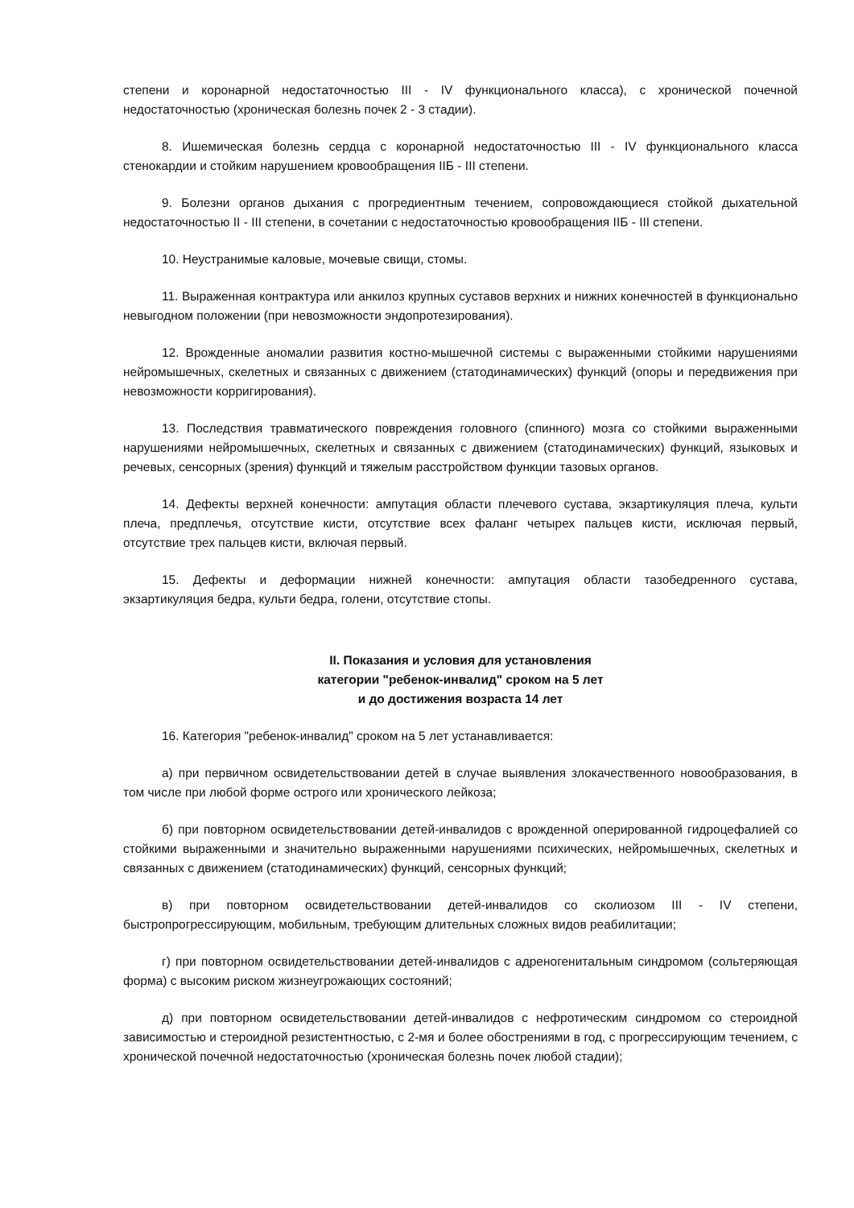степени и коронарной недостаточностью III - IV функционального класса), с хронической почечной недостаточностью (хроническая болезнь почек 2 - 3 стадии).
8. Ишемическая болезнь сердца с коронарной недостаточностью III - IV функционального класса стенокардии и стойким нарушением кровообращения IIБ - III степени.
9. Болезни органов дыхания с прогредиентным течением, сопровождающиеся стойкой дыхательной недостаточностью II - III степени, в сочетании с недостаточностью кровообращения IIБ - III степени.
10. Неустранимые каловые, мочевые свищи, стомы.
11. Выраженная контрактура или анкилоз крупных суставов верхних и нижних конечностей в функционально невыгодном положении (при невозможности эндопротезирования).
12. Врожденные аномалии развития костно-мышечной системы с выраженными стойкими нарушениями нейромышечных, скелетных и связанных с движением (статодинамических) функций (опоры и передвижения при невозможности корригирования).
13. Последствия травматического повреждения головного (спинного) мозга со стойкими выраженными нарушениями нейромышечных, скелетных и связанных с движением (статодинамических) функций, языковых и речевых, сенсорных (зрения) функций и тяжелым расстройством функции тазовых органов.
14. Дефекты верхней конечности: ампутация области плечевого сустава, экзартикуляция плеча, культи плеча, предплечья, отсутствие кисти, отсутствие всех фаланг четырех пальцев кисти, исключая первый, отсутствие трех пальцев кисти, включая первый.
15. Дефекты и деформации нижней конечности: ампутация области тазобедренного сустава, экзартикуляция бедра, культи бедра, голени, отсутствие стопы.
II. Показания и условия для установления
категории "ребенок-инвалид" сроком на 5 лет
и до достижения возраста 14 лет
16. Категория "ребенок-инвалид" сроком на 5 лет устанавливается:
а) при первичном освидетельствовании детей в случае выявления злокачественного новообразования, в том числе при любой форме острого или хронического лейкоза;
б) при повторном освидетельствовании детей-инвалидов с врожденной оперированной гидроцефалией со стойкими выраженными и значительно выраженными нарушениями психических, нейромышечных, скелетных и связанных с движением (статодинамических) функций, сенсорных функций;
в) при повторном освидетельствовании детей-инвалидов со сколиозом III - IV степени, быстропрогрессирующим, мобильным, требующим длительных сложных видов реабилитации;
г) при повторном освидетельствовании детей-инвалидов с адреногенитальным синдромом (сольтеряющая форма) с высоким риском жизнеугрожающих состояний;
д) при повторном освидетельствовании детей-инвалидов с нефротическим синдромом со стероидной зависимостью и стероидной резистентностью, с 2-мя и более обострениями в год, с прогрессирующим течением, с хронической почечной недостаточностью (хроническая болезнь почек любой стадии);